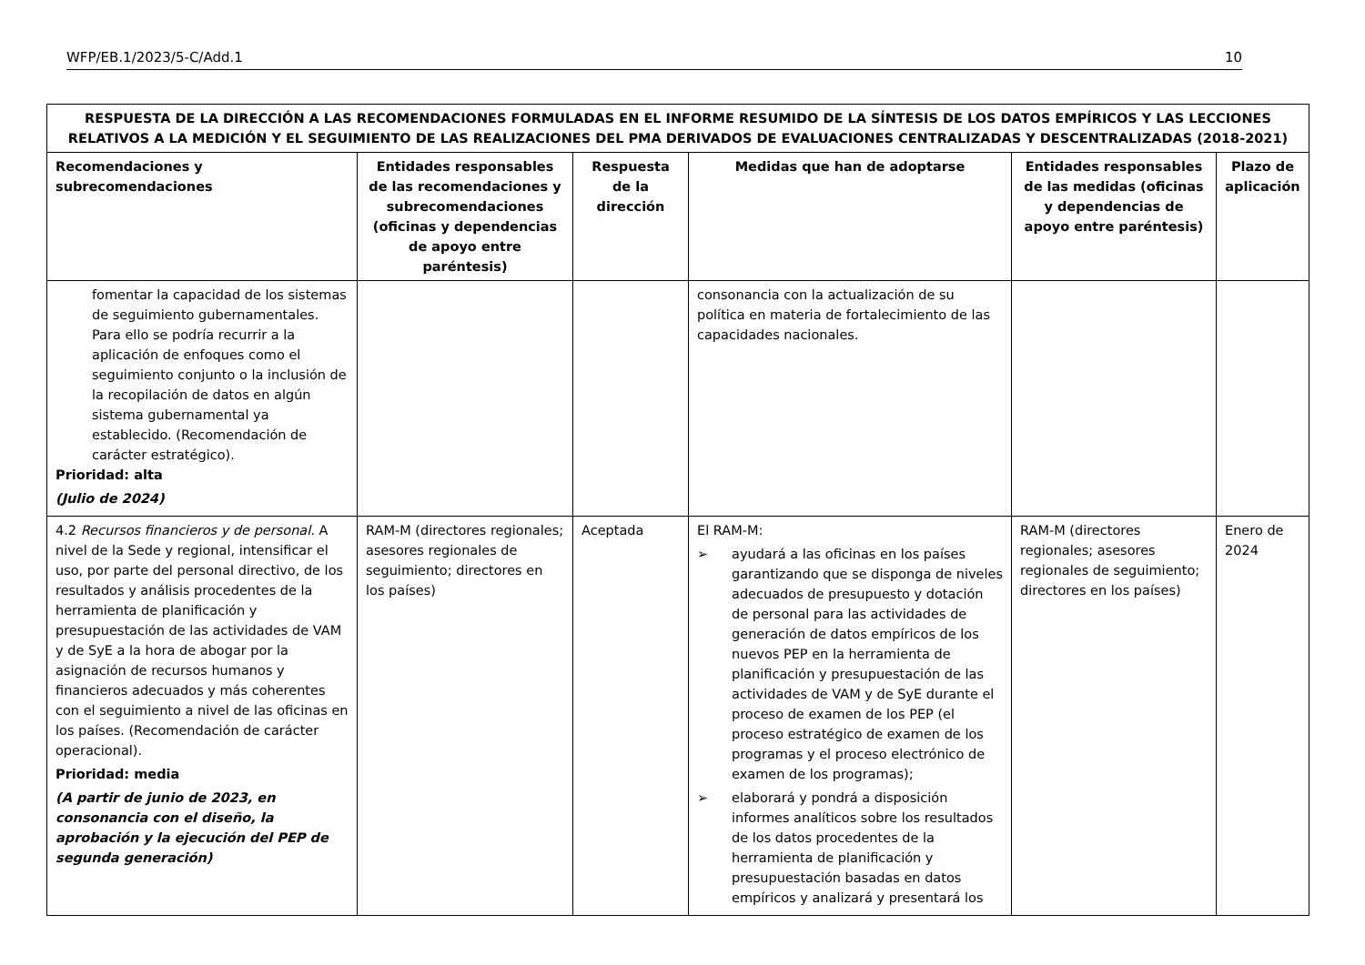WFP/EB.1/2023/5-C/Add.1 10
| RESPUESTA DE LA DIRECCIÓN A LAS RECOMENDACIONES FORMULADAS EN EL INFORME RESUMIDO DE LA SÍNTESIS DE LOS DATOS EMPÍRICOS Y LAS LECCIONES RELATIVOS A LA MEDICIÓN Y EL SEGUIMIENTO DE LAS REALIZACIONES DEL PMA DERIVADOS DE EVALUACIONES CENTRALIZADAS Y DESCENTRALIZADAS (2018-2021) | | | | | |
| --- | --- | --- | --- | --- | --- |
| Recomendaciones y subrecomendaciones | Entidades responsables de las recomendaciones y subrecomendaciones (oficinas y dependencias de apoyo entre paréntesis) | Respuesta de la dirección | Medidas que han de adoptarse | Entidades responsables de las medidas (oficinas y dependencias de apoyo entre paréntesis) | Plazo de aplicación |
| fomentar la capacidad de los sistemas de seguimiento gubernamentales. Para ello se podría recurrir a la aplicación de enfoques como el seguimiento conjunto o la inclusión de la recopilación de datos en algún sistema gubernamental ya establecido. (Recomendación de carácter estratégico). Prioridad: alta (Julio de 2024) | | | consonancia con la actualización de su política en materia de fortalecimiento de las capacidades nacionales. | | |
| 4.2 Recursos financieros y de personal. A nivel de la Sede y regional, intensificar el uso, por parte del personal directivo, de los resultados y análisis procedentes de la herramienta de planificación y presupuestación de las actividades de VAM y de SyE a la hora de abogar por la asignación de recursos humanos y financieros adecuados y más coherentes con el seguimiento a nivel de las oficinas en los países. (Recomendación de carácter operacional). Prioridad: media (A partir de junio de 2023, en consonancia con el diseño, la aprobación y la ejecución del PEP de segunda generación) | RAM-M (directores regionales; asesores regionales de seguimiento; directores en los países) | Aceptada | El RAM-M: ➢ ayudará a las oficinas en los países garantizando que se disponga de niveles adecuados de presupuesto y dotación de personal para las actividades de generación de datos empíricos de los nuevos PEP en la herramienta de planificación y presupuestación de las actividades de VAM y de SyE durante el proceso de examen de los PEP (el proceso estratégico de examen de los programas y el proceso electrónico de examen de los programas); ➢ elaborará y pondrá a disposición informes analíticos sobre los resultados de los datos procedentes de la herramienta de planificación y presupuestación basadas en datos empíricos y analizará y presentará los | RAM-M (directores regionales; asesores regionales de seguimiento; directores en los países) | Enero de 2024 |